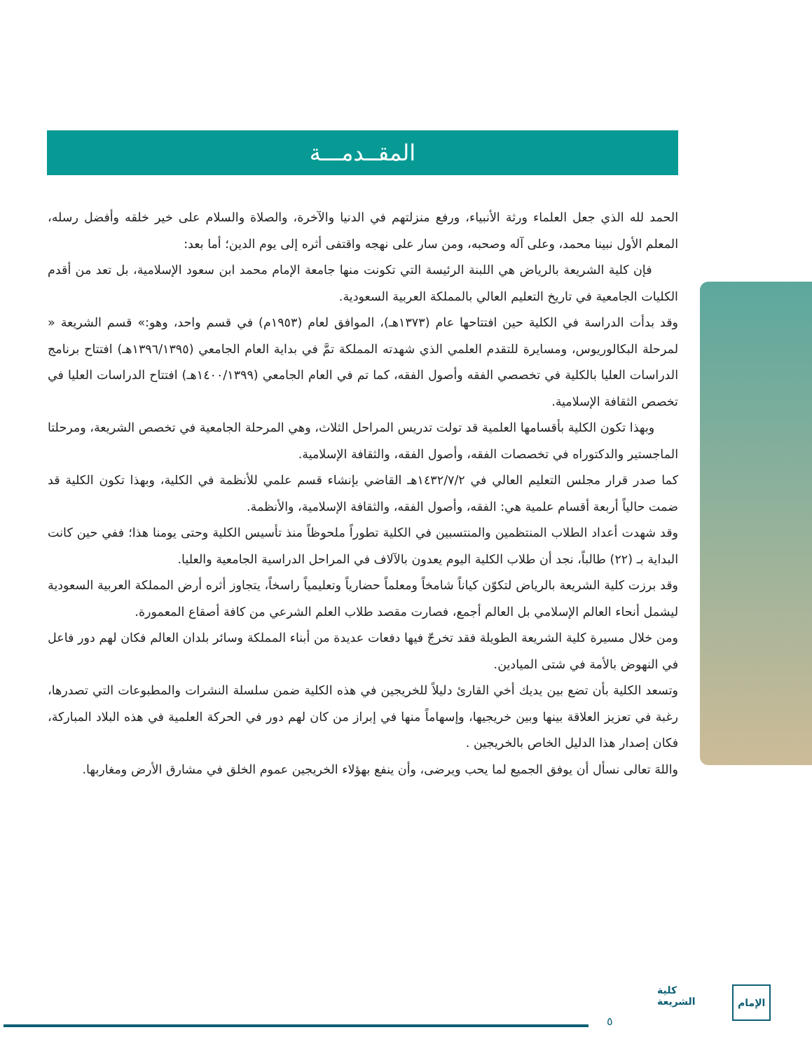المقــدمـــة
الحمد لله الذي جعل العلماء ورثة الأنبياء، ورفع منزلتهم في الدنيا والآخرة، والصلاة والسلام على خير خلقه وأفضل رسله، المعلم الأول نبينا محمد، وعلى آله وصحبه، ومن سار على نهجه واقتفى أثره إلى يوم الدين؛ أما بعد:
فإن كلية الشريعة بالرياض هي اللبنة الرئيسة التي تكونت منها جامعة الإمام محمد ابن سعود الإسلامية، بل تعد من أقدم الكليات الجامعية في تاريخ التعليم العالي بالمملكة العربية السعودية.
وقد بدأت الدراسة في الكلية حين افتتاحها عام (١٣٧٣هـ)، الموافق لعام (١٩٥٣م) في قسم واحد، وهو:» قسم الشريعة « لمرحلة البكالوريوس، ومسايرة للتقدم العلمي الذي شهدته المملكة تمَّ في بداية العام الجامعي (١٣٩٦/١٣٩٥هـ) افتتاح برنامج الدراسات العليا بالكلية في تخصصي الفقه وأصول الفقه، كما تم في العام الجامعي (١٤٠٠/١٣٩٩هـ) افتتاح الدراسات العليا في تخصص الثقافة الإسلامية.
وبهذا تكون الكلية بأقسامها العلمية قد تولت تدريس المراحل الثلاث، وهي المرحلة الجامعية في تخصص الشريعة، ومرحلتا الماجستير والدكتوراه في تخصصات الفقه، وأصول الفقه، والثقافة الإسلامية.
كما صدر قرار مجلس التعليم العالي في ١٤٣٢/٧/٢هـ القاضي بإنشاء قسم علمي للأنظمة في الكلية، وبهذا تكون الكلية قد ضمت حالياً أربعة أقسام علمية هي: الفقه، وأصول الفقه، والثقافة الإسلامية، والأنظمة.
وقد شهدت أعداد الطلاب المنتظمين والمنتسبين في الكلية تطوراً ملحوظاً منذ تأسيس الكلية وحتى يومنا هذا؛ ففي حين كانت البداية بـ (٢٢) طالباً، نجد أن طلاب الكلية اليوم يعدون بالآلاف في المراحل الدراسية الجامعية والعليا.
وقد برزت كلية الشريعة بالرياض لتكوّن كياناً شامخاً ومعلماً حضارياً وتعليمياً راسخاً، يتجاوز أثره أرض المملكة العربية السعودية ليشمل أنحاء العالم الإسلامي بل العالم أجمع، فصارت مقصد طلاب العلم الشرعي من كافة أصقاع المعمورة.
ومن خلال مسيرة كلية الشريعة الطويلة فقد تخرجّ فيها دفعات عديدة من أبناء المملكة وسائر بلدان العالم فكان لهم دور فاعل في النهوض بالأمة في شتى الميادين.
وتسعد الكلية بأن تضع بين يديك أخي القارئ دليلاً للخريجين في هذه الكلية ضمن سلسلة النشرات والمطبوعات التي تصدرها، رغبة في تعزيز العلاقة بينها وبين خريجيها، وإسهاماً منها في إبراز من كان لهم دور في الحركة العلمية في هذه البلاد المباركة، فكان إصدار هذا الدليل الخاص بالخريجين .
واللهَ تعالى نسأل أن يوفق الجميع لما يحب ويرضى، وأن ينفع بهؤلاء الخريجين عموم الخلق في مشارق الأرض ومغاربها.
٥
كلية
الشريعة
الإمام